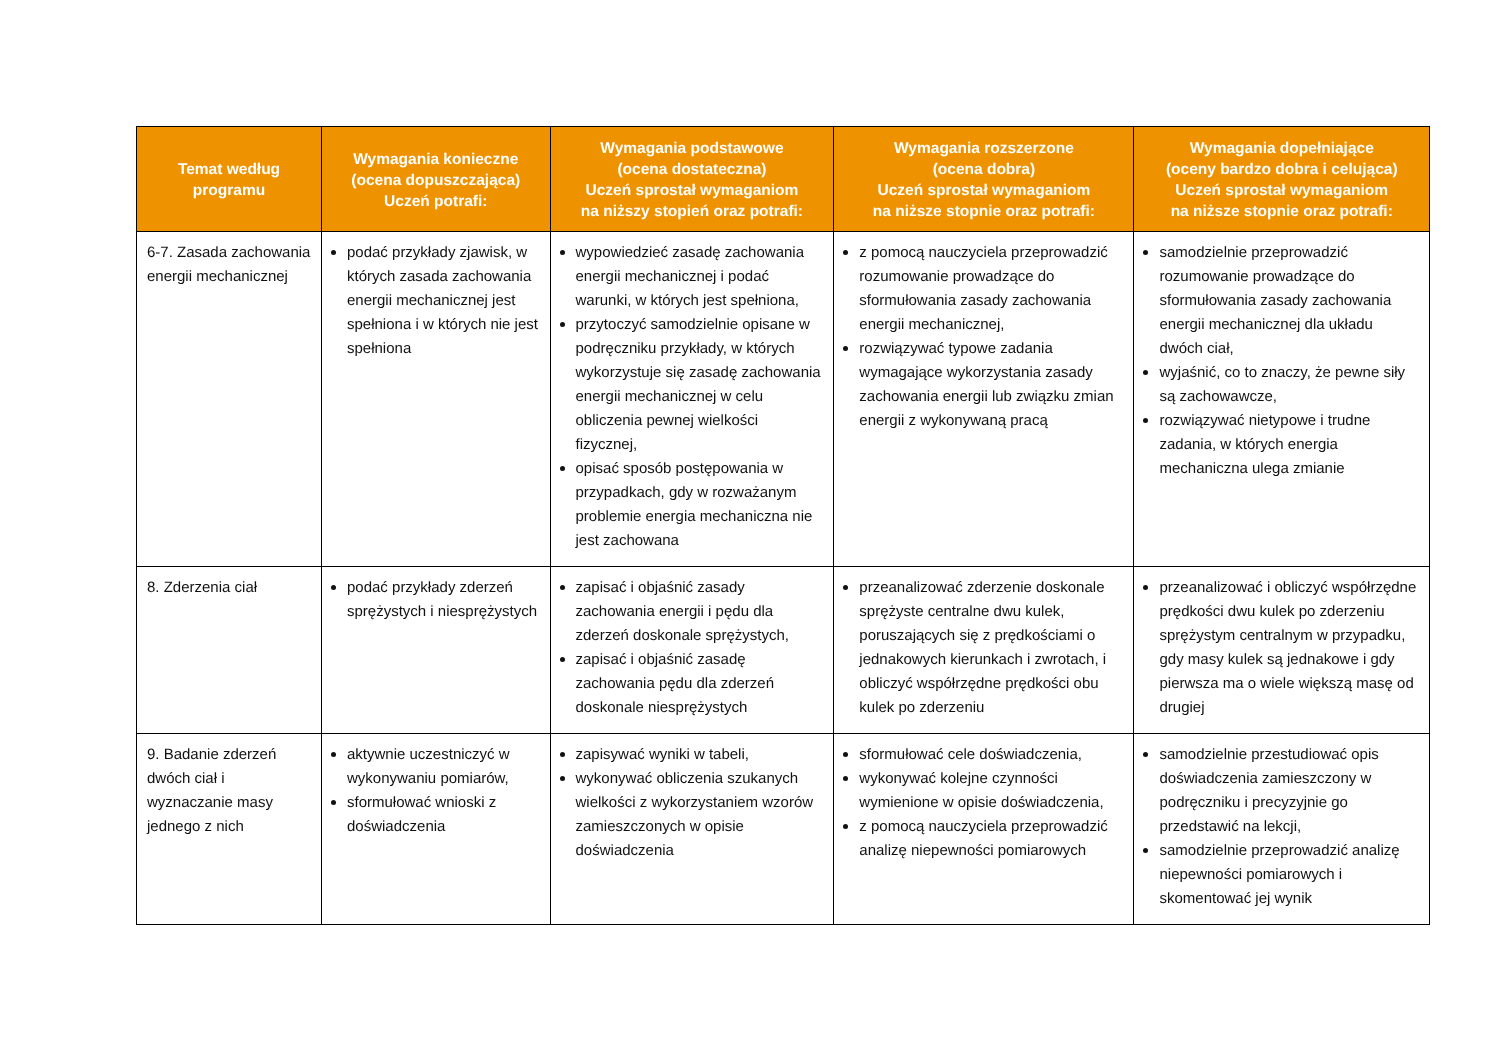| Temat według programu | Wymagania konieczne (ocena dopuszczająca) Uczeń potrafi: | Wymagania podstawowe (ocena dostateczna) Uczeń sprostał wymaganiom na niższy stopień oraz potrafi: | Wymagania rozszerzone (ocena dobra) Uczeń sprostał wymaganiom na niższe stopnie oraz potrafi: | Wymagania dopełniające (oceny bardzo dobra i celująca) Uczeń sprostał wymaganiom na niższe stopnie oraz potrafi: |
| --- | --- | --- | --- | --- |
| 6-7. Zasada zachowania energii mechanicznej | podać przykłady zjawisk, w których zasada zachowania energii mechanicznej jest spełniona i w których nie jest spełniona | wypowiedzieć zasadę zachowania energii mechanicznej i podać warunki, w których jest spełniona, przytoczyć samodzielnie opisane w podręczniku przykłady, w których wykorzystuje się zasadę zachowania energii mechanicznej w celu obliczenia pewnej wielkości fizycznej, opisać sposób postępowania w przypadkach, gdy w rozważanym problemie energia mechaniczna nie jest zachowana | z pomocą nauczyciela przeprowadzić rozumowanie prowadzące do sformułowania zasady zachowania energii mechanicznej, rozwiązywać typowe zadania wymagające wykorzystania zasady zachowania energii lub związku zmian energii z wykonywaną pracą | samodzielnie przeprowadzić rozumowanie prowadzące do sformułowania zasady zachowania energii mechanicznej dla układu dwóch ciał, wyjaśnić, co to znaczy, że pewne siły są zachowawcze, rozwiązywać nietypowe i trudne zadania, w których energia mechaniczna ulega zmianie |
| 8. Zderzenia ciał | podać przykłady zderzeń sprężystych i niesprężystych | zapisać i objaśnić zasady zachowania energii i pędu dla zderzeń doskonale sprężystych, zapisać i objaśnić zasadę zachowania pędu dla zderzeń doskonale niesprężystych | przeanalizować zderzenie doskonale sprężyste centralne dwu kulek, poruszających się z prędkościami o jednakowych kierunkach i zwrotach, i obliczyć współrzędne prędkości obu kulek po zderzeniu | przeanalizować i obliczyć współrzędne prędkości dwu kulek po zderzeniu sprężystym centralnym w przypadku, gdy masy kulek są jednakowe i gdy pierwsza ma o wiele większą masę od drugiej |
| 9. Badanie zderzeń dwóch ciał i wyznaczanie masy jednego z nich | aktywnie uczestniczyć w wykonywaniu pomiarów, sformułować wnioski z doświadczenia | zapisywać wyniki w tabeli, wykonywać obliczenia szukanych wielkości z wykorzystaniem wzorów zamieszczonych w opisie doświadczenia | sformułować cele doświadczenia, wykonywać kolejne czynności wymienione w opisie doświadczenia, z pomocą nauczyciela przeprowadzić analizę niepewności pomiarowych | samodzielnie przestudiować opis doświadczenia zamieszczony w podręczniku i precyzyjnie go przedstawić na lekcji, samodzielnie przeprowadzić analizę niepewności pomiarowych i skomentować jej wynik |